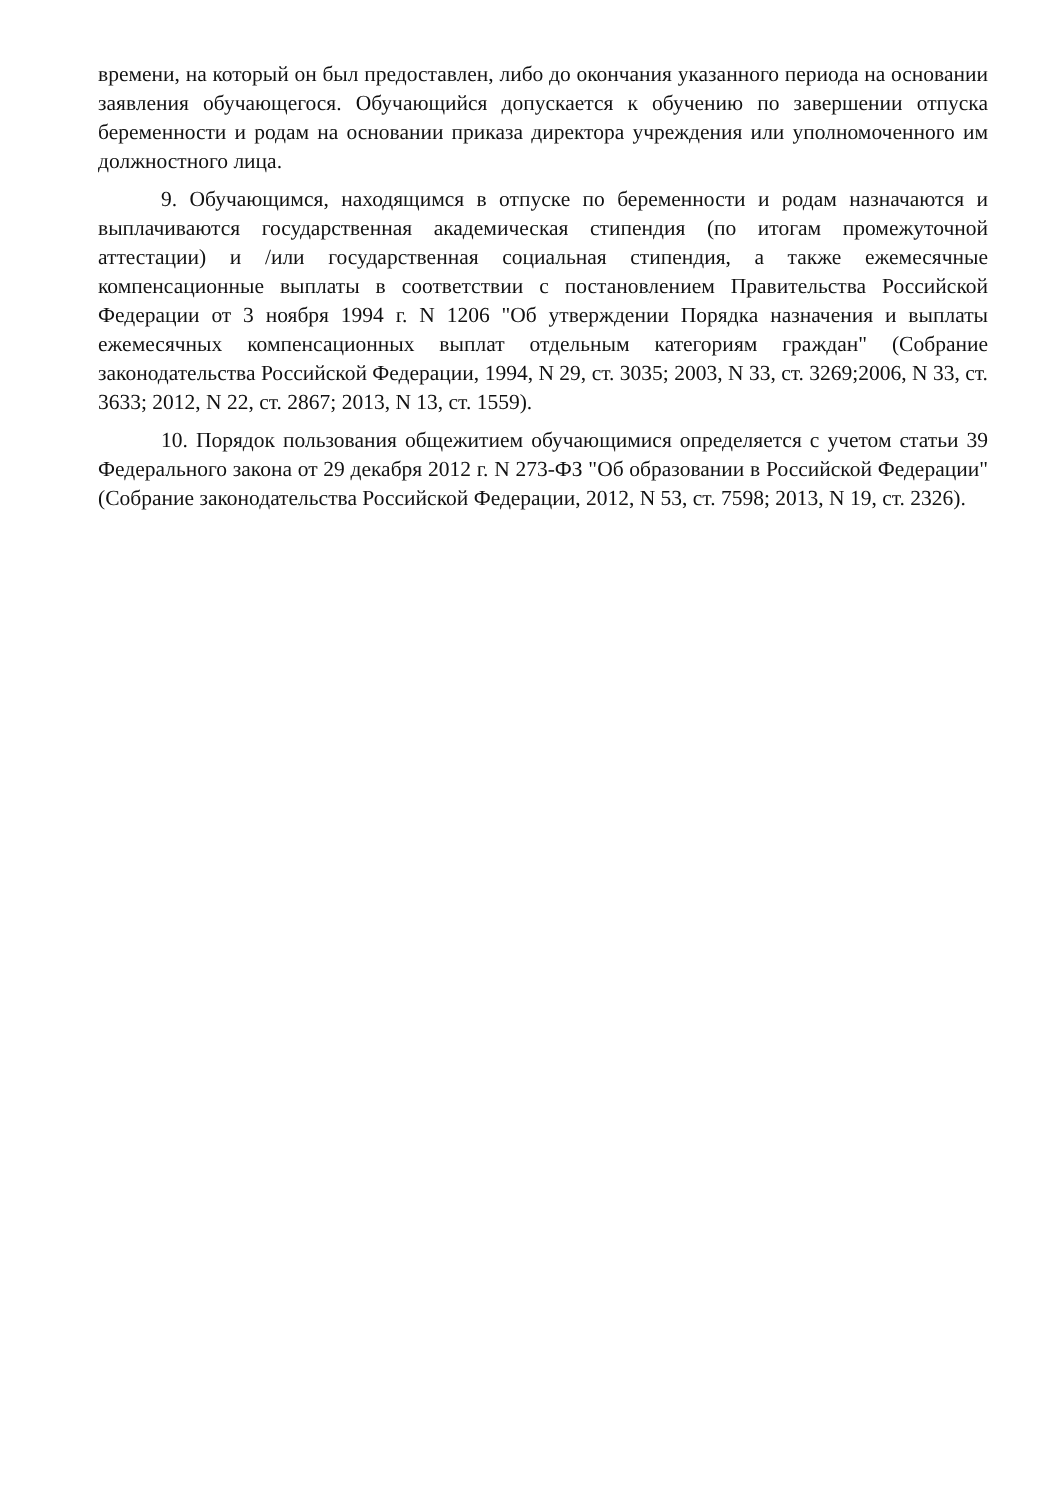времени, на который он был предоставлен, либо до окончания указанного периода на основании заявления обучающегося. Обучающийся допускается к обучению по завершении отпуска беременности и родам на основании приказа директора учреждения или уполномоченного им должностного лица.
9. Обучающимся, находящимся в отпуске по беременности и родам назначаются и выплачиваются государственная академическая стипендия (по итогам промежуточной аттестации) и /или государственная социальная стипендия, а также ежемесячные компенсационные выплаты в соответствии с постановлением Правительства Российской Федерации от 3 ноября 1994 г. N 1206 "Об утверждении Порядка назначения и выплаты ежемесячных компенсационных выплат отдельным категориям граждан" (Собрание законодательства Российской Федерации, 1994, N 29, ст. 3035; 2003, N 33, ст. 3269;2006, N 33, ст. 3633; 2012, N 22, ст. 2867; 2013, N 13, ст. 1559).
10. Порядок пользования общежитием обучающимися определяется с учетом статьи 39 Федерального закона от 29 декабря 2012 г. N 273-ФЗ "Об образовании в Российской Федерации" (Собрание законодательства Российской Федерации, 2012, N 53, ст. 7598; 2013, N 19, ст. 2326).